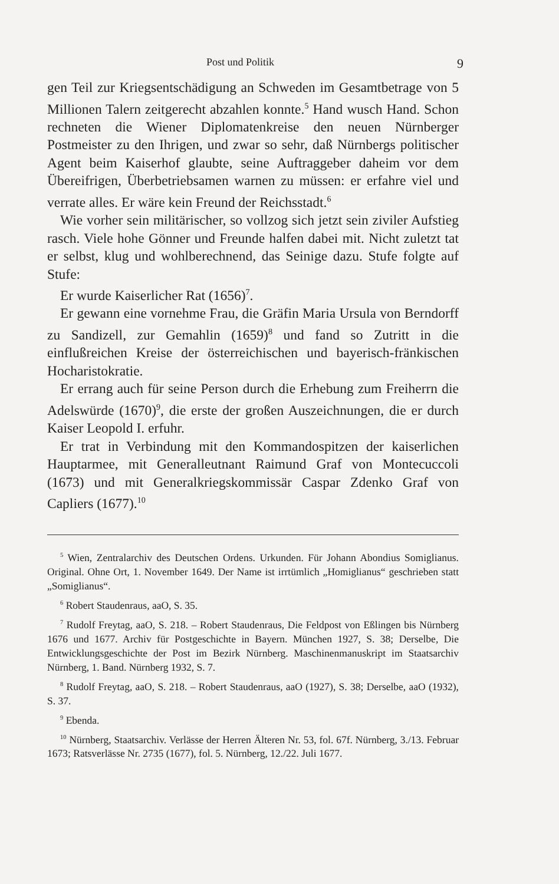Post und Politik 9
gen Teil zur Kriegsentschädigung an Schweden im Gesamtbetrage von 5 Millionen Talern zeitgerecht abzahlen konnte.<sup>5</sup> Hand wusch Hand. Schon rechneten die Wiener Diplomatenkreise den neuen Nürnberger Postmeister zu den Ihrigen, und zwar so sehr, daß Nürnbergs politischer Agent beim Kaiserhof glaubte, seine Auftraggeber daheim vor dem Übereifrigen, Überbetriebsamen warnen zu müssen: er erfahre viel und verrate alles. Er wäre kein Freund der Reichsstadt.<sup>6</sup>
Wie vorher sein militärischer, so vollzog sich jetzt sein ziviler Aufstieg rasch. Viele hohe Gönner und Freunde halfen dabei mit. Nicht zuletzt tat er selbst, klug und wohlberechnend, das Seinige dazu. Stufe folgte auf Stufe:
Er wurde Kaiserlicher Rat (1656)<sup>7</sup>.
Er gewann eine vornehme Frau, die Gräfin Maria Ursula von Berndorff zu Sandizell, zur Gemahlin (1659)<sup>8</sup> und fand so Zutritt in die einflußreichen Kreise der österreichischen und bayerisch-fränkischen Hocharistokratie.
Er errang auch für seine Person durch die Erhebung zum Freiherrn die Adelswürde (1670)<sup>9</sup>, die erste der großen Auszeichnungen, die er durch Kaiser Leopold I. erfuhr.
Er trat in Verbindung mit den Kommandospitzen der kaiserlichen Hauptarmee, mit Generalleutnant Raimund Graf von Montecuccoli (1673) und mit Generalkriegskommissär Caspar Zdenko Graf von Capliers (1677).<sup>10</sup>
<sup>5</sup> Wien, Zentralarchiv des Deutschen Ordens. Urkunden. Für Johann Abondius Somiglianus. Original. Ohne Ort, 1. November 1649. Der Name ist irrtümlich „Homiglianus“ geschrieben statt „Somiglianus“.
<sup>6</sup> Robert Staudenraus, aaO, S. 35.
<sup>7</sup> Rudolf Freytag, aaO, S. 218. – Robert Staudenraus, Die Feldpost von Eßlingen bis Nürnberg 1676 und 1677. Archiv für Postgeschichte in Bayern. München 1927, S. 38; Derselbe, Die Entwicklungsgeschichte der Post im Bezirk Nürnberg. Maschinenmanuskript im Staatsarchiv Nürnberg, 1. Band. Nürnberg 1932, S. 7.
<sup>8</sup> Rudolf Freytag, aaO, S. 218. – Robert Staudenraus, aaO (1927), S. 38; Derselbe, aaO (1932), S. 37.
<sup>9</sup> Ebenda.
<sup>10</sup> Nürnberg, Staatsarchiv. Verlässe der Herren Älteren Nr. 53, fol. 67f. Nürnberg, 3./13. Februar 1673; Ratsverlässe Nr. 2735 (1677), fol. 5. Nürnberg, 12./22. Juli 1677.